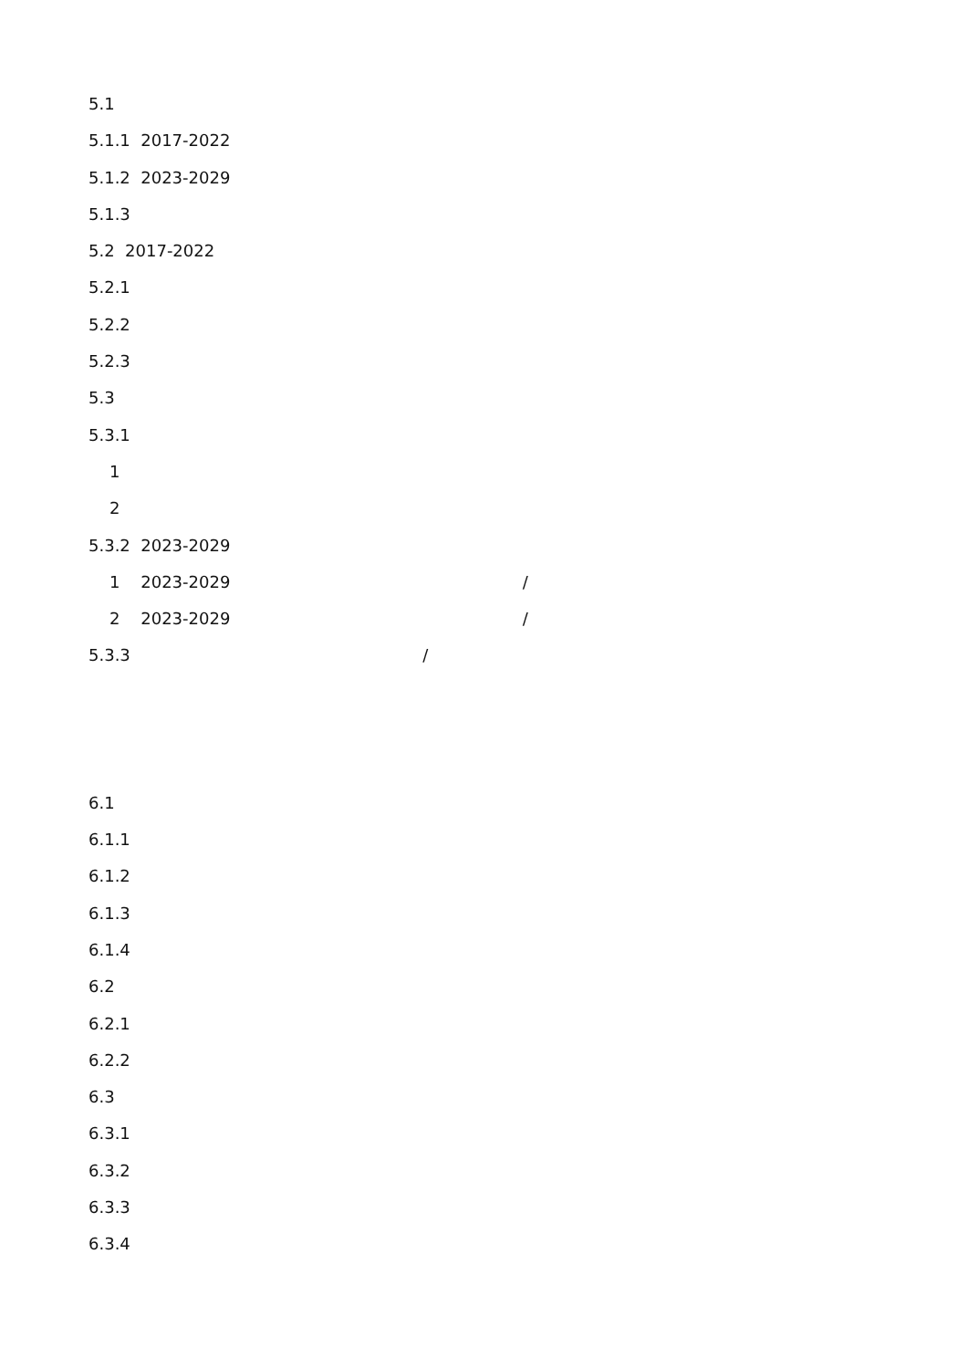5.1
5.1.1 2017-2022
5.1.2 2023-2029
5.1.3
5.2 2017-2022
5.2.1
5.2.2
5.2.3
5.3
5.3.1
1
2
5.3.2 2023-2029
1 2023-2029 /
2 2023-2029 /
5.3.3 /
6.1
6.1.1
6.1.2
6.1.3
6.1.4
6.2
6.2.1
6.2.2
6.3
6.3.1
6.3.2
6.3.3
6.3.4